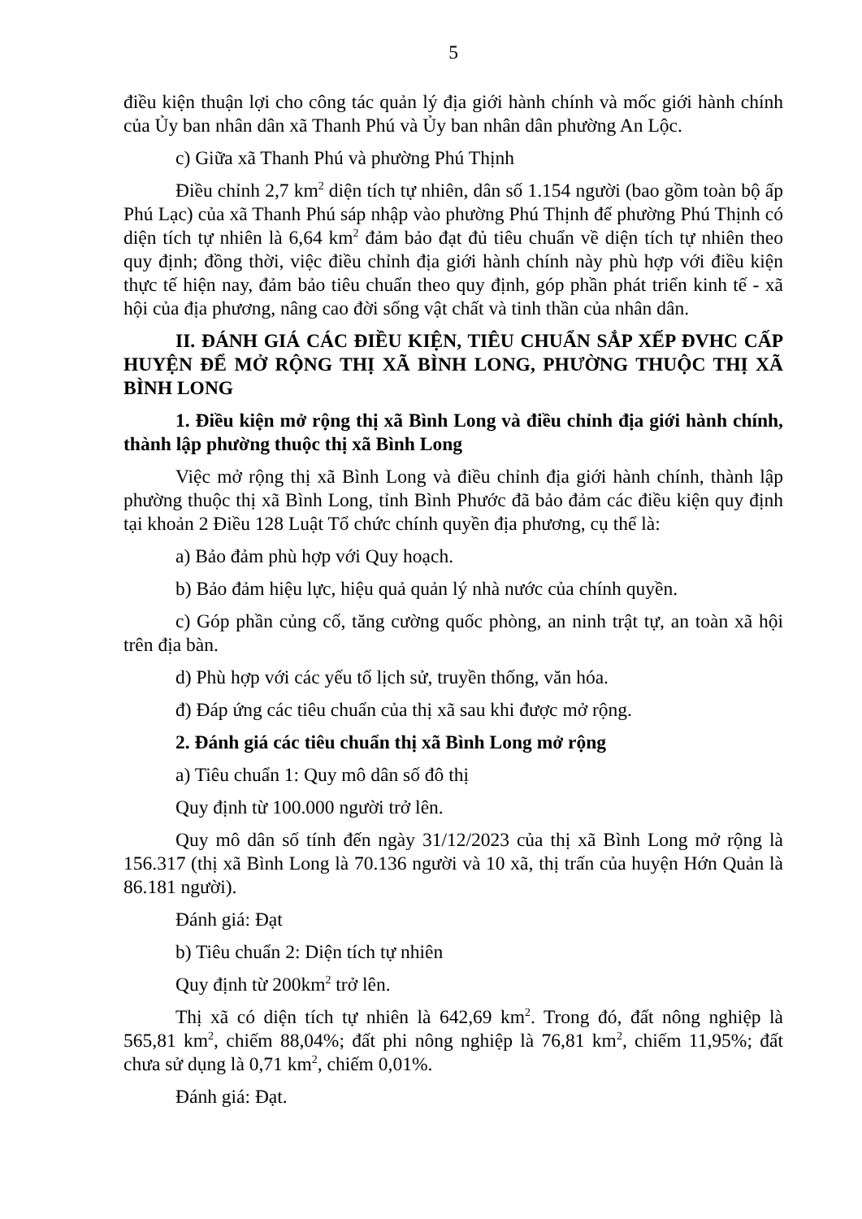5
điều kiện thuận lợi cho công tác quản lý địa giới hành chính và mốc giới hành chính của Ủy ban nhân dân xã Thanh Phú và Ủy ban nhân dân phường An Lộc.
c) Giữa xã Thanh Phú và phường Phú Thịnh
Điều chỉnh 2,7 km<sup>2</sup> diện tích tự nhiên, dân số 1.154 người (bao gồm toàn bộ ấp Phú Lạc) của xã Thanh Phú sáp nhập vào phường Phú Thịnh để phường Phú Thịnh có diện tích tự nhiên là 6,64 km<sup>2</sup> đảm bảo đạt đủ tiêu chuẩn về diện tích tự nhiên theo quy định; đồng thời, việc điều chỉnh địa giới hành chính này phù hợp với điều kiện thực tế hiện nay, đảm bảo tiêu chuẩn theo quy định, góp phần phát triển kinh tế - xã hội của địa phương, nâng cao đời sống vật chất và tinh thần của nhân dân.
II. ĐÁNH GIÁ CÁC ĐIỀU KIỆN, TIÊU CHUẨN SẮP XẾP ĐVHC CẤP HUYỆN ĐỂ MỞ RỘNG THỊ XÃ BÌNH LONG, PHƯỜNG THUỘC THỊ XÃ BÌNH LONG
1. Điều kiện mở rộng thị xã Bình Long và điều chỉnh địa giới hành chính, thành lập phường thuộc thị xã Bình Long
Việc mở rộng thị xã Bình Long và điều chỉnh địa giới hành chính, thành lập phường thuộc thị xã Bình Long, tỉnh Bình Phước đã bảo đảm các điều kiện quy định tại khoản 2 Điều 128 Luật Tổ chức chính quyền địa phương, cụ thể là:
a) Bảo đảm phù hợp với Quy hoạch.
b) Bảo đảm hiệu lực, hiệu quả quản lý nhà nước của chính quyền.
c) Góp phần củng cố, tăng cường quốc phòng, an ninh trật tự, an toàn xã hội trên địa bàn.
d) Phù hợp với các yếu tố lịch sử, truyền thống, văn hóa.
đ) Đáp ứng các tiêu chuẩn của thị xã sau khi được mở rộng.
2. Đánh giá các tiêu chuẩn thị xã Bình Long mở rộng
a) Tiêu chuẩn 1: Quy mô dân số đô thị
Quy định từ 100.000 người trở lên.
Quy mô dân số tính đến ngày 31/12/2023 của thị xã Bình Long mở rộng là 156.317 (thị xã Bình Long là 70.136 người và 10 xã, thị trấn của huyện Hớn Quản là 86.181 người).
Đánh giá: Đạt
b) Tiêu chuẩn 2: Diện tích tự nhiên
Quy định từ 200km<sup>2</sup> trở lên.
Thị xã có diện tích tự nhiên là 642,69 km<sup>2</sup>. Trong đó, đất nông nghiệp là 565,81 km<sup>2</sup>, chiếm 88,04%; đất phi nông nghiệp là 76,81 km<sup>2</sup>, chiếm 11,95%; đất chưa sử dụng là 0,71 km<sup>2</sup>, chiếm 0,01%.
Đánh giá: Đạt.